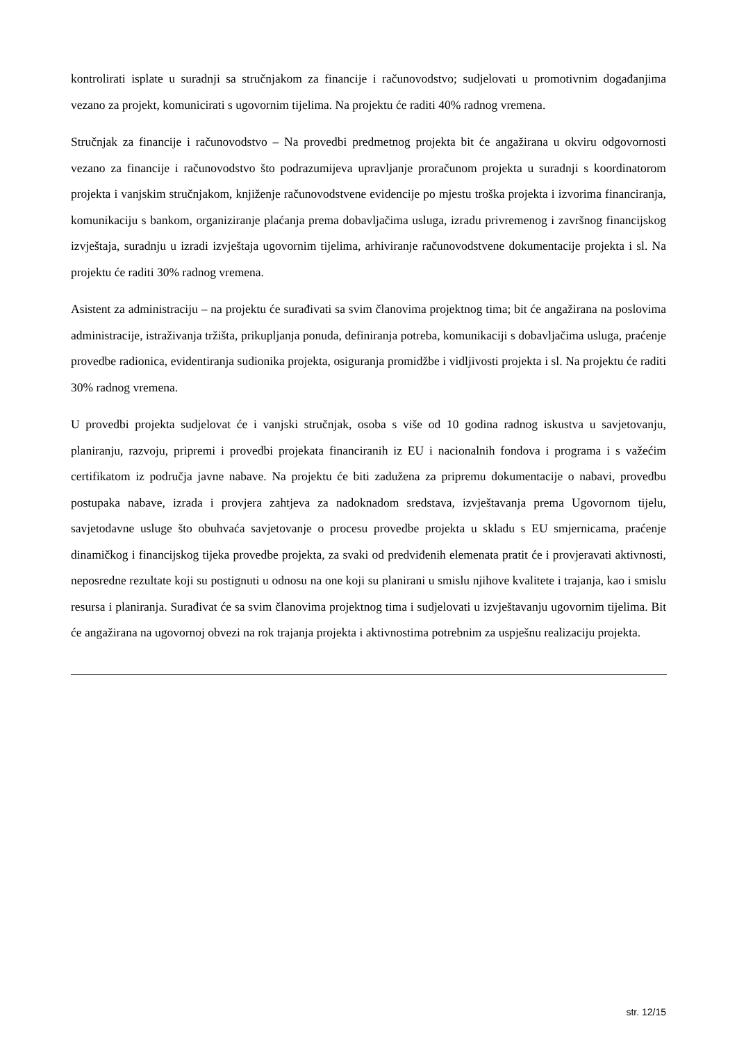kontrolirati isplate u suradnji sa stručnjakom za financije i računovodstvo; sudjelovati u promotivnim događanjima vezano za projekt, komunicirati s ugovornim tijelima. Na projektu će raditi 40% radnog vremena.
Stručnjak za financije i računovodstvo – Na provedbi predmetnog projekta bit će angažirana u okviru odgovornosti vezano za financije i računovodstvo što podrazumijeva upravljanje proračunom projekta u suradnji s koordinatorom projekta i vanjskim stručnjakom, knjiženje računovodstvene evidencije po mjestu troška projekta i izvorima financiranja, komunikaciju s bankom, organiziranje plaćanja prema dobavljačima usluga, izradu privremenog i završnog financijskog izvještaja, suradnju u izradi izvještaja ugovornim tijelima, arhiviranje računovodstvene dokumentacije projekta i sl. Na projektu će raditi 30% radnog vremena.
Asistent za administraciju – na projektu će surađivati sa svim članovima projektnog tima; bit će angažirana na poslovima administracije, istraživanja tržišta, prikupljanja ponuda, definiranja potreba, komunikaciji s dobavljačima usluga, praćenje provedbe radionica, evidentiranja sudionika projekta, osiguranja promidžbe i vidljivosti projekta i sl. Na projektu će raditi 30% radnog vremena.
U provedbi projekta sudjelovat će i vanjski stručnjak, osoba s više od 10 godina radnog iskustva u savjetovanju, planiranju, razvoju, pripremi i provedbi projekata financiranih iz EU i nacionalnih fondova i programa i s važećim certifikatom iz područja javne nabave. Na projektu će biti zadužena za pripremu dokumentacije o nabavi, provedbu postupaka nabave, izrada i provjera zahtjeva za nadoknadom sredstava, izvještavanja prema Ugovornom tijelu, savjetodavne usluge što obuhvaća savjetovanje o procesu provedbe projekta u skladu s EU smjernicama, praćenje dinamičkog i financijskog tijeka provedbe projekta, za svaki od predviđenih elemenata pratit će i provjeravati aktivnosti, neposredne rezultate koji su postignuti u odnosu na one koji su planirani u smislu njihove kvalitete i trajanja, kao i smislu resursa i planiranja. Surađivat će sa svim članovima projektnog tima i sudjelovati u izvještavanju ugovornim tijelima. Bit će angažirana na ugovornoj obvezi na rok trajanja projekta i aktivnostima potrebnim za uspješnu realizaciju projekta.
str. 12/15